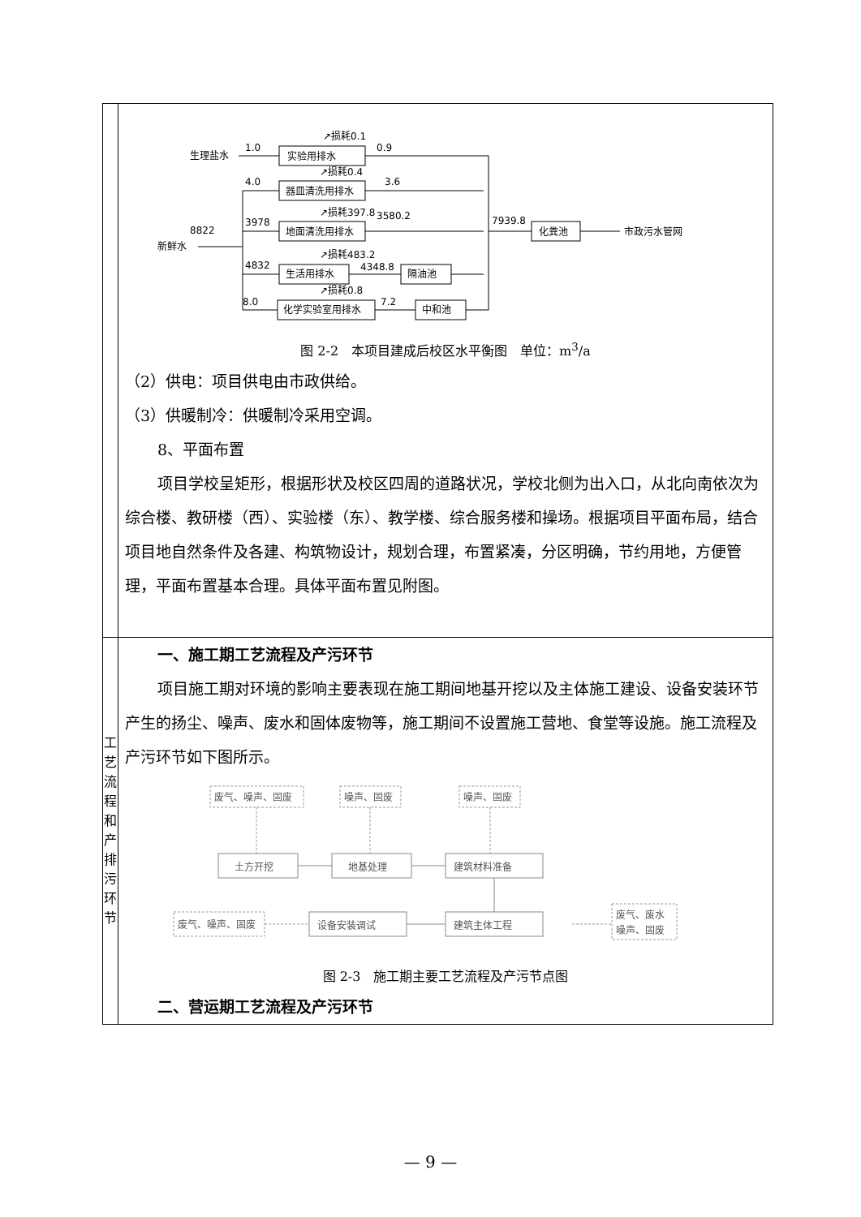| | 生理盐水 1.0 实验用排水 ↗损耗0.1 0.9 4.0 器皿清洗用排水 ↗损耗0.4 3.6 新鲜水 8822 3978 地面清洗用排水 ↗损耗397.8 3580.2 7939.8 化粪池 市政污水管网 4832 生活用排水 ↗损耗483.2 4348.8 隔油池 8.0 化学实验室用排水 ↗损耗0.8 7.2 中和池 图 2-2 本项目建成后校区水平衡图 单位：m<sup>3</sup>/a （2）供电：项目供电由市政供给。 （3）供暖制冷：供暖制冷采用空调。 8、平面布置 项目学校呈矩形，根据形状及校区四周的道路状况，学校北侧为出入口，从北向南依次为综合楼、教研楼（西）、实验楼（东）、教学楼、综合服务楼和操场。根据项目平面布局，结合项目地自然条件及各建、构筑物设计，规划合理，布置紧凑，分区明确，节约用地，方便管理，平面布置基本合理。具体平面布置见附图。 |
| 工艺 流程 和产 排污 环节 | 一、施工期工艺流程及产污环节 项目施工期对环境的影响主要表现在施工期间地基开挖以及主体施工建设、设备安装环节产生的扬尘、噪声、废水和固体废物等，施工期间不设置施工营地、食堂等设施。施工流程及产污环节如下图所示。 土方开挖 地基处理 建筑材料准备 设备安装调试 建筑主体工程 废气、噪声、固废 噪声、固废 噪声、固废 废气、噪声、固废 废气、废水 噪声、固废 图 2-3 施工期主要工艺流程及产污节点图 二、营运期工艺流程及产污环节 |
— 9 —